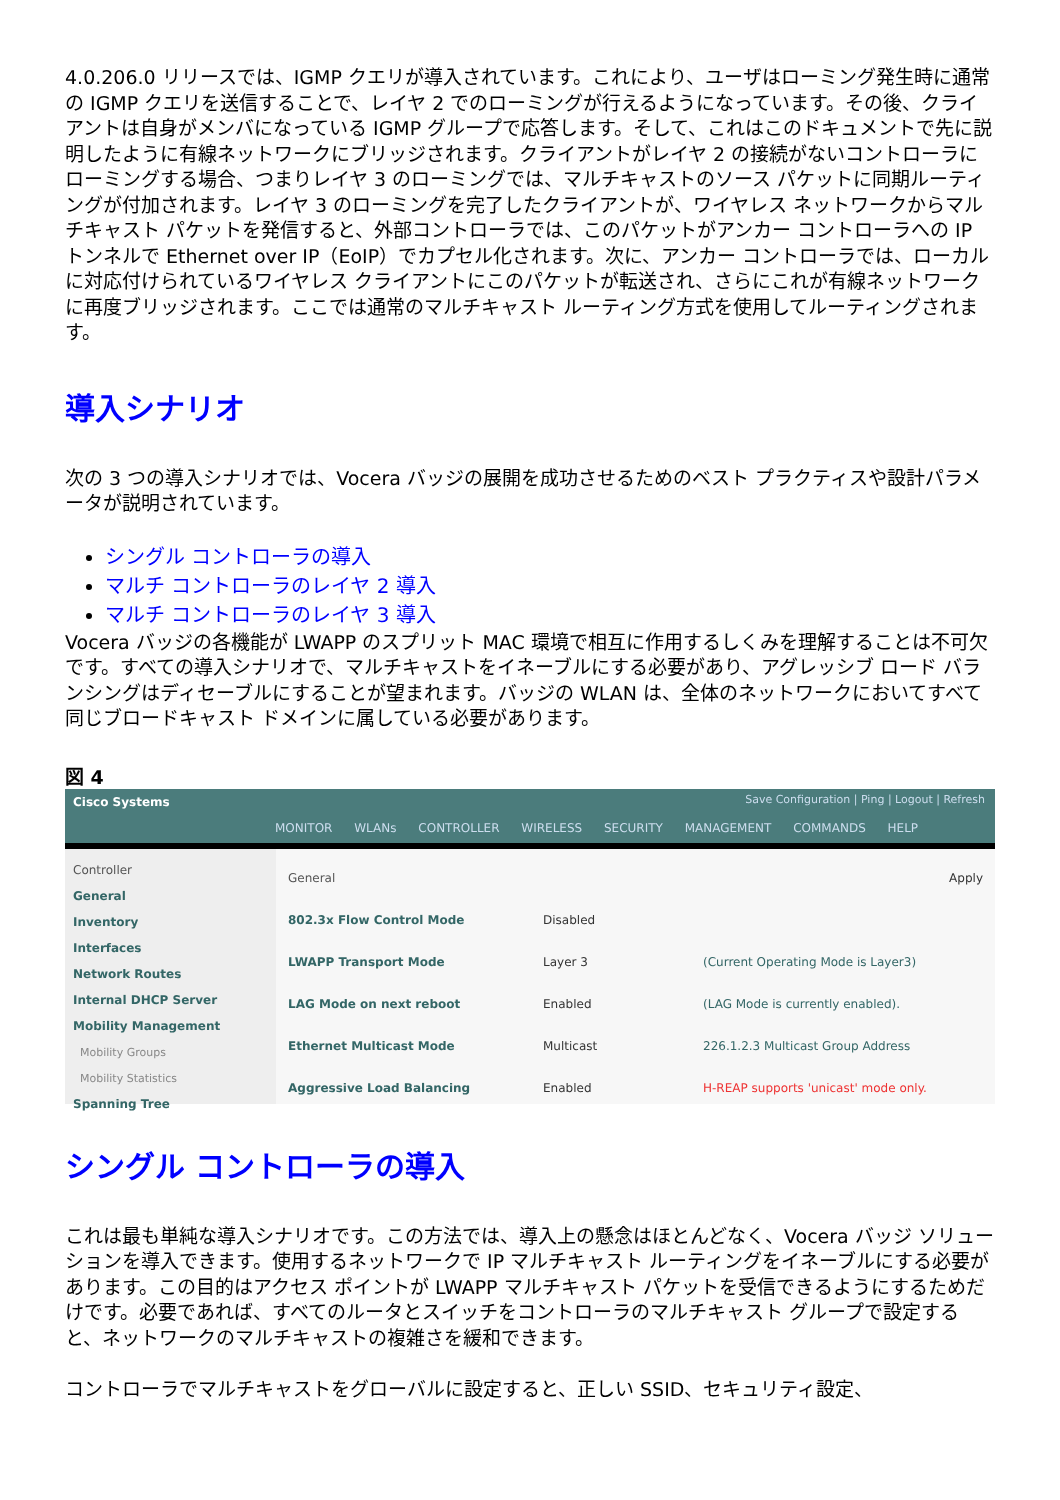4.0.206.0 リリースでは、IGMP クエリが導入されています。これにより、ユーザはローミング発生時に通常の IGMP クエリを送信することで、レイヤ 2 でのローミングが行えるようになっています。その後、クライアントは自身がメンバになっている IGMP グループで応答します。そして、これはこのドキュメントで先に説明したように有線ネットワークにブリッジされます。クライアントがレイヤ 2 の接続がないコントローラにローミングする場合、つまりレイヤ 3 のローミングでは、マルチキャストのソース パケットに同期ルーティングが付加されます。レイヤ 3 のローミングを完了したクライアントが、ワイヤレス ネットワークからマルチキャスト パケットを発信すると、外部コントローラでは、このパケットがアンカー コントローラへの IP トンネルで Ethernet over IP（EoIP）でカプセル化されます。次に、アンカー コントローラでは、ローカルに対応付けられているワイヤレス クライアントにこのパケットが転送され、さらにこれが有線ネットワークに再度ブリッジされます。ここでは通常のマルチキャスト ルーティング方式を使用してルーティングされます。
導入シナリオ
次の 3 つの導入シナリオでは、Vocera バッジの展開を成功させるためのベスト プラクティスや設計パラメータが説明されています。
シングル コントローラの導入
マルチ コントローラのレイヤ 2 導入
マルチ コントローラのレイヤ 3 導入
Vocera バッジの各機能が LWAPP のスプリット MAC 環境で相互に作用するしくみを理解することは不可欠です。すべての導入シナリオで、マルチキャストをイネーブルにする必要があり、アグレッシブ ロード バランシングはディセーブルにすることが望まれます。バッジの WLAN は、全体のネットワークにおいてすべて同じブロードキャスト ドメインに属している必要があります。
図 4
Cisco Systems
Save Configuration | Ping | Logout | Refresh
MONITOR WLANs CONTROLLER WIRELESS SECURITY MANAGEMENT COMMANDS HELP
Controller
General
Inventory
Interfaces
Network Routes
Internal DHCP Server
Mobility Management
Mobility Groups
Mobility Statistics
Spanning Tree
General Apply
802.3x Flow Control Mode Disabled
LWAPP Transport Mode Layer 3 (Current Operating Mode is Layer3)
LAG Mode on next reboot Enabled (LAG Mode is currently enabled).
Ethernet Multicast Mode Multicast 226.1.2.3 Multicast Group Address
Aggressive Load Balancing Enabled H-REAP supports 'unicast' mode only.
シングル コントローラの導入
これは最も単純な導入シナリオです。この方法では、導入上の懸念はほとんどなく、Vocera バッジ ソリューションを導入できます。使用するネットワークで IP マルチキャスト ルーティングをイネーブルにする必要があります。この目的はアクセス ポイントが LWAPP マルチキャスト パケットを受信できるようにするためだけです。必要であれば、すべてのルータとスイッチをコントローラのマルチキャスト グループで設定すると、ネットワークのマルチキャストの複雑さを緩和できます。
コントローラでマルチキャストをグローバルに設定すると、正しい SSID、セキュリティ設定、